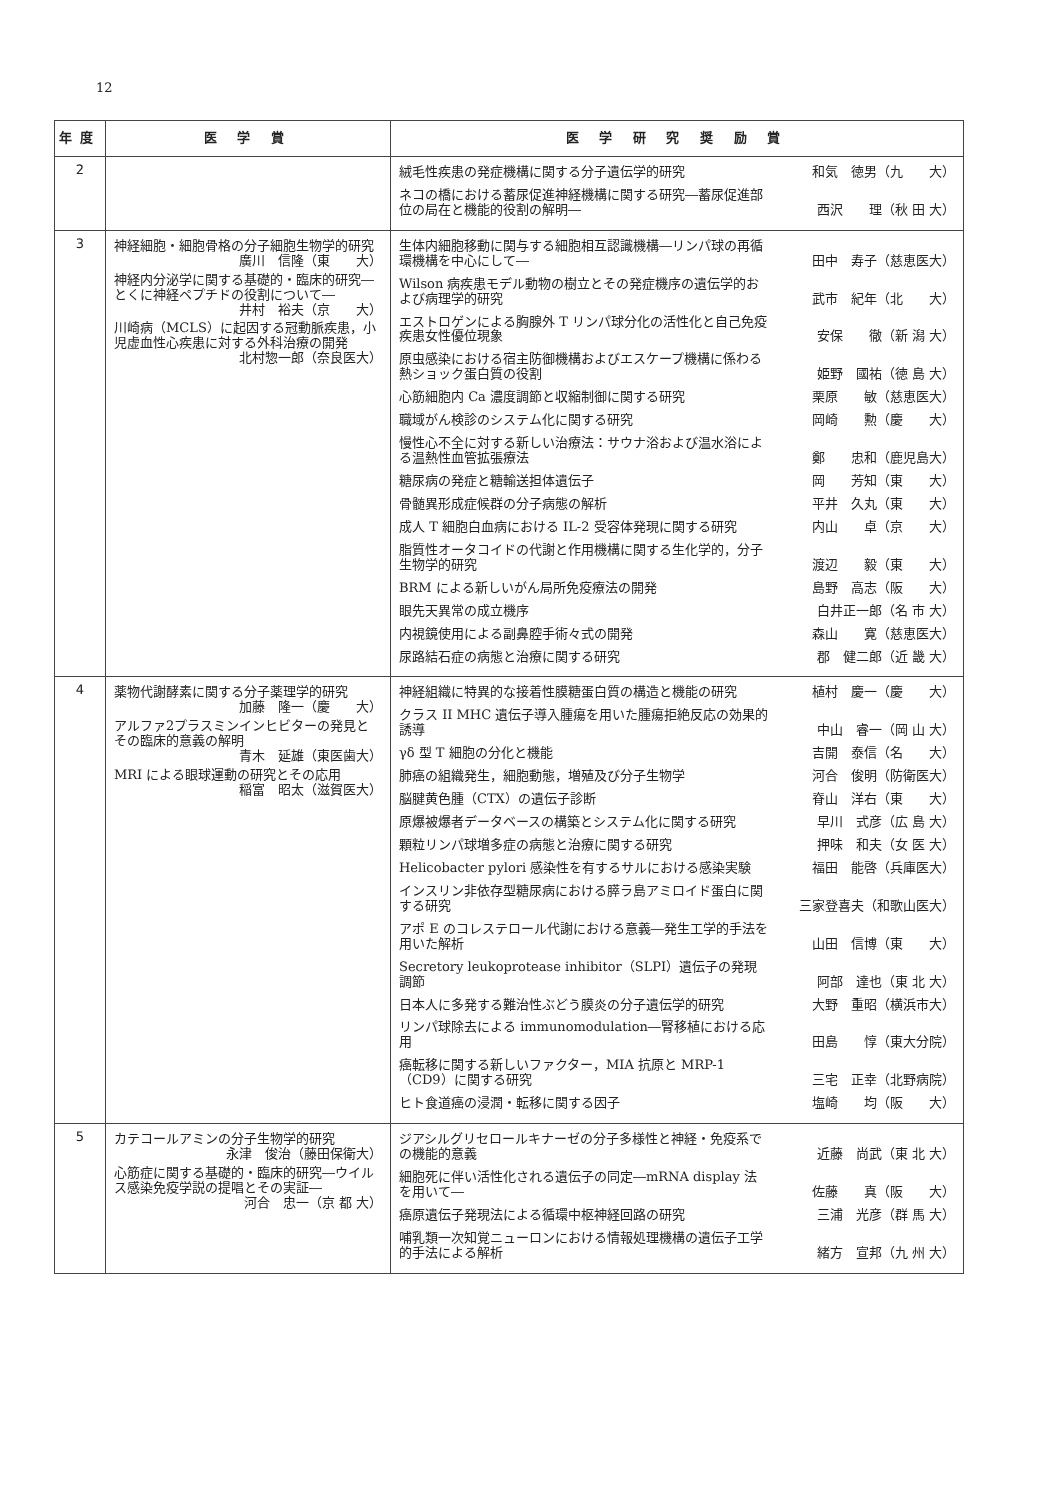12
| 年度 | 医 学 賞 | 医 学 研 究 奨 励 賞 |
| --- | --- | --- |
| 2 | | 絨毛性疾患の発症機構に関する分子遺伝学的研究 和気 徳男（九 大） ネコの橋における蓄尿促進神経機構に関する研究―蓄尿促進部位の局在と機能的役割の解明― 西沢 理（秋 田 大） |
| 3 | 神経細胞・細胞骨格の分子細胞生物学的研究 廣川 信隆（東 大） 神経内分泌学に関する基礎的・臨床的研究―とくに神経ペプチドの役割について― 井村 裕夫（京 大） 川崎病（MCLS）に起因する冠動脈疾患，小児虚血性心疾患に対する外科治療の開発 北村惣一郎（奈良医大） | 生体内細胞移動に関与する細胞相互認識機構―リンパ球の再循環機構を中心にして― 田中 寿子（慈恵医大） Wilson 病疾患モデル動物の樹立とその発症機序の遺伝学的および病理学的研究 武市 紀年（北 大） エストロゲンによる胸腺外 T リンパ球分化の活性化と自己免疫疾患女性優位現象 安保 徹（新 潟 大） 原虫感染における宿主防御機構およびエスケープ機構に係わる熱ショック蛋白質の役割 姫野 國祐（徳 島 大） 心筋細胞内 Ca 濃度調節と収縮制御に関する研究 栗原 敏（慈恵医大） 職域がん検診のシステム化に関する研究 岡崎 勲（慶 大） 慢性心不全に対する新しい治療法：サウナ浴および温水浴による温熱性血管拡張療法 鄭 忠和（鹿児島大） 糖尿病の発症と糖輸送担体遺伝子 岡 芳知（東 大） 骨髄異形成症候群の分子病態の解析 平井 久丸（東 大） 成人 T 細胞白血病における IL-2 受容体発現に関する研究 内山 卓（京 大） 脂質性オータコイドの代謝と作用機構に関する生化学的，分子生物学的研究 渡辺 毅（東 大） BRM による新しいがん局所免疫療法の開発 島野 高志（阪 大） 眼先天異常の成立機序 白井正一郎（名 市 大） 内視鏡使用による副鼻腔手術々式の開発 森山 寛（慈恵医大） 尿路結石症の病態と治療に関する研究 郡 健二郎（近 畿 大） |
| 4 | 薬物代謝酵素に関する分子薬理学的研究 加藤 隆一（慶 大） アルファ2プラスミンインヒビターの発見とその臨床的意義の解明 青木 延雄（東医歯大） MRI による眼球運動の研究とその応用 稲富 昭太（滋賀医大） | 神経組織に特異的な接着性膜糖蛋白質の構造と機能の研究 植村 慶一（慶 大） クラス II MHC 遺伝子導入腫瘍を用いた腫瘍拒絶反応の効果的誘導 中山 睿一（岡 山 大） γδ 型 T 細胞の分化と機能 吉開 泰信（名 大） 肺癌の組織発生，細胞動態，増殖及び分子生物学 河合 俊明（防衛医大） 脳腱黄色腫（CTX）の遺伝子診断 脊山 洋右（東 大） 原爆被爆者データベースの構築とシステム化に関する研究 早川 式彦（広 島 大） 顆粒リンパ球増多症の病態と治療に関する研究 押味 和夫（女 医 大） Helicobacter pylori 感染性を有するサルにおける感染実験 福田 能啓（兵庫医大） インスリン非依存型糖尿病における膵ラ島アミロイド蛋白に関する研究 三家登喜夫（和歌山医大） アポ E のコレステロール代謝における意義―発生工学的手法を用いた解析 山田 信博（東 大） Secretory leukoprotease inhibitor（SLPI）遺伝子の発現調節 阿部 達也（東 北 大） 日本人に多発する難治性ぶどう膜炎の分子遺伝学的研究 大野 重昭（横浜市大） リンパ球除去による immunomodulation―腎移植における応用 田島 惇（東大分院） 癌転移に関する新しいファクター，MIA 抗原と MRP-1（CD9）に関する研究 三宅 正幸（北野病院） ヒト食道癌の浸潤・転移に関する因子 塩崎 均（阪 大） |
| 5 | カテコールアミンの分子生物学的研究 永津 俊治（藤田保衛大） 心筋症に関する基礎的・臨床的研究―ウイルス感染免疫学説の提唱とその実証― 河合 忠一（京 都 大） | ジアシルグリセロールキナーゼの分子多様性と神経・免疫系での機能的意義 近藤 尚武（東 北 大） 細胞死に伴い活性化される遺伝子の同定―mRNA display 法を用いて― 佐藤 真（阪 大） 癌原遺伝子発現法による循環中枢神経回路の研究 三浦 光彦（群 馬 大） 哺乳類一次知覚ニューロンにおける情報処理機構の遺伝子工学的手法による解析 緒方 宣邦（九 州 大） |